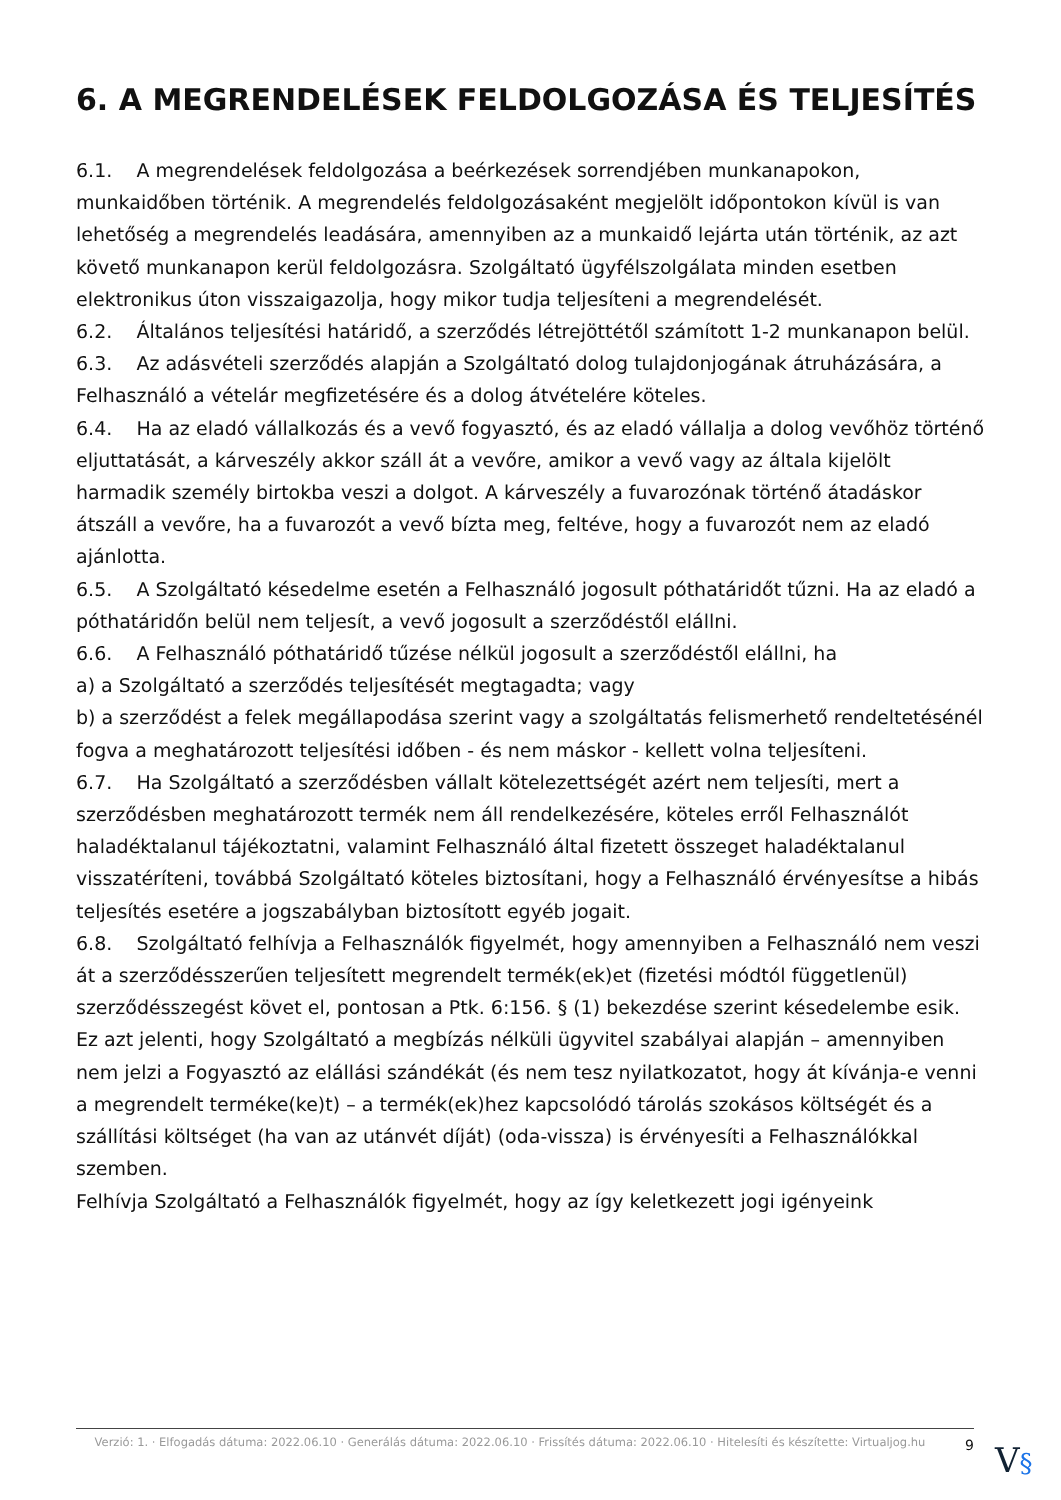6. A MEGRENDELÉSEK FELDOLGOZÁSA ÉS TELJESÍTÉS
6.1. A megrendelések feldolgozása a beérkezések sorrendjében munkanapokon, munkaidőben történik. A megrendelés feldolgozásaként megjelölt időpontokon kívül is van lehetőség a megrendelés leadására, amennyiben az a munkaidő lejárta után történik, az azt követő munkanapon kerül feldolgozásra. Szolgáltató ügyfélszolgálata minden esetben elektronikus úton visszaigazolja, hogy mikor tudja teljesíteni a megrendelését.
6.2. Általános teljesítési határidő, a szerződés létrejöttétől számított 1-2 munkanapon belül.
6.3. Az adásvételi szerződés alapján a Szolgáltató dolog tulajdonjogának átruházására, a Felhasználó a vételár megfizetésére és a dolog átvételére köteles.
6.4. Ha az eladó vállalkozás és a vevő fogyasztó, és az eladó vállalja a dolog vevőhöz történő eljuttatását, a kárveszély akkor száll át a vevőre, amikor a vevő vagy az általa kijelölt harmadik személy birtokba veszi a dolgot. A kárveszély a fuvarozónak történő átadáskor átszáll a vevőre, ha a fuvarozót a vevő bízta meg, feltéve, hogy a fuvarozót nem az eladó ajánlotta.
6.5. A Szolgáltató késedelme esetén a Felhasználó jogosult póthatáridőt tűzni. Ha az eladó a póthatáridőn belül nem teljesít, a vevő jogosult a szerződéstől elállni.
6.6. A Felhasználó póthatáridő tűzése nélkül jogosult a szerződéstől elállni, ha
a) a Szolgáltató a szerződés teljesítését megtagadta; vagy
b) a szerződést a felek megállapodása szerint vagy a szolgáltatás felismerhető rendeltetésénél fogva a meghatározott teljesítési időben - és nem máskor - kellett volna teljesíteni.
6.7. Ha Szolgáltató a szerződésben vállalt kötelezettségét azért nem teljesíti, mert a szerződésben meghatározott termék nem áll rendelkezésére, köteles erről Felhasználót haladéktalanul tájékoztatni, valamint Felhasználó által fizetett összeget haladéktalanul visszatéríteni, továbbá Szolgáltató köteles biztosítani, hogy a Felhasználó érvényesítse a hibás teljesítés esetére a jogszabályban biztosított egyéb jogait.
6.8. Szolgáltató felhívja a Felhasználók figyelmét, hogy amennyiben a Felhasználó nem veszi át a szerződésszerűen teljesített megrendelt termék(ek)et (fizetési módtól függetlenül) szerződésszegést követ el, pontosan a Ptk. 6:156. § (1) bekezdése szerint késedelembe esik.
Ez azt jelenti, hogy Szolgáltató a megbízás nélküli ügyvitel szabályai alapján – amennyiben nem jelzi a Fogyasztó az elállási szándékát (és nem tesz nyilatkozatot, hogy át kívánja-e venni a megrendelt terméke(ke)t) – a termék(ek)hez kapcsolódó tárolás szokásos költségét és a szállítási költséget (ha van az utánvét díját) (oda-vissza) is érvényesíti a Felhasználókkal szemben.
Felhívja Szolgáltató a Felhasználók figyelmét, hogy az így keletkezett jogi igényeink
Verzió: 1. · Elfogadás dátuma: 2022.06.10 · Generálás dátuma: 2022.06.10 · Frissítés dátuma: 2022.06.10 · Hitelesíti és készítette: Virtualjog.hu
9
V§